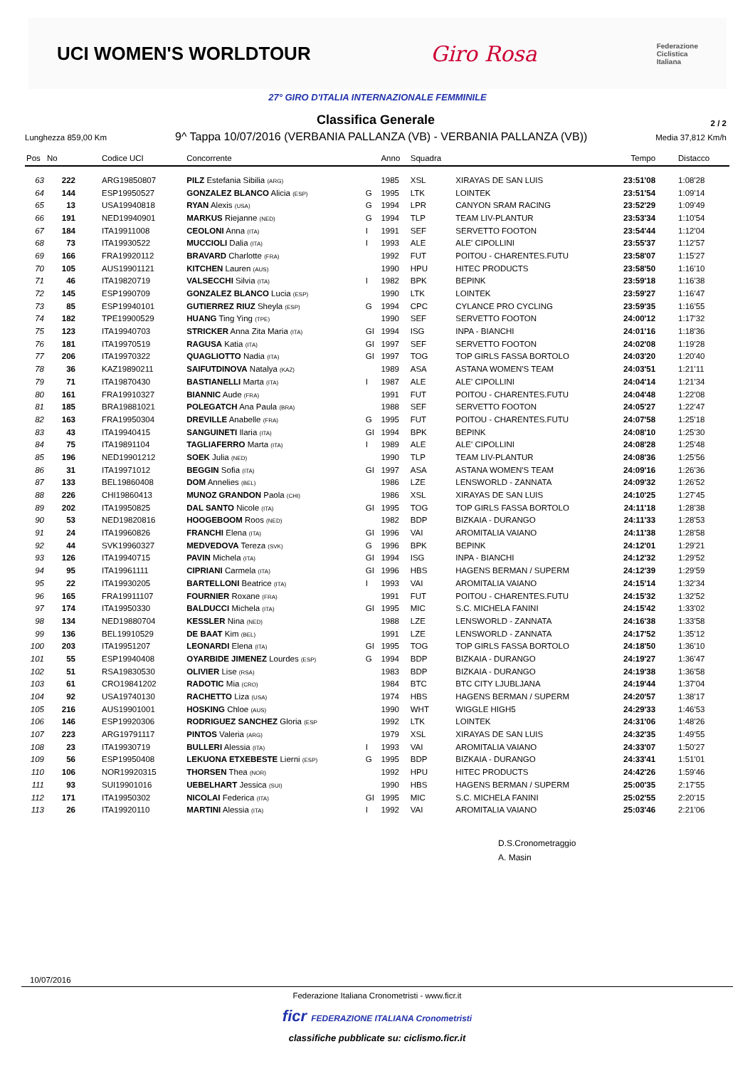UCI WOMEN'S WORLDTOUR Giro Rosa Federazione
Ciclistica
Italiana
27° GIRO D'ITALIA INTERNAZIONALE FEMMINILE
Classifica Generale
2 / 2
Lunghezza 859,00 Km 9^ Tappa 10/07/2016 (VERBANIA PALLANZA (VB) - VERBANIA PALLANZA (VB)) Media 37,812 Km/h
| Pos | No | Codice UCI | Concorrente | | Anno | Squadra | | Tempo | Distacco |
| --- | --- | --- | --- | --- | --- | --- | --- | --- | --- |
| 63 | 222 | ARG19850807 | PILZ Estefania Sibilia (ARG) | | 1985 | XSL | XIRAYAS DE SAN LUIS | 23:51'08 | 1:08'28 |
| 64 | 144 | ESP19950527 | GONZALEZ BLANCO Alicia (ESP) | G | 1995 | LTK | LOINTEK | 23:51'54 | 1:09'14 |
| 65 | 13 | USA19940818 | RYAN Alexis (USA) | G | 1994 | LPR | CANYON SRAM RACING | 23:52'29 | 1:09'49 |
| 66 | 191 | NED19940901 | MARKUS Riejanne (NED) | G | 1994 | TLP | TEAM LIV-PLANTUR | 23:53'34 | 1:10'54 |
| 67 | 184 | ITA19911008 | CEOLONI Anna (ITA) | I | 1991 | SEF | SERVETTO FOOTON | 23:54'44 | 1:12'04 |
| 68 | 73 | ITA19930522 | MUCCIOLI Dalia (ITA) | I | 1993 | ALE | ALE' CIPOLLINI | 23:55'37 | 1:12'57 |
| 69 | 166 | FRA19920112 | BRAVARD Charlotte (FRA) | | 1992 | FUT | POITOU - CHARENTES.FUTU | 23:58'07 | 1:15'27 |
| 70 | 105 | AUS19901121 | KITCHEN Lauren (AUS) | | 1990 | HPU | HITEC PRODUCTS | 23:58'50 | 1:16'10 |
| 71 | 46 | ITA19820719 | VALSECCHI Silvia (ITA) | I | 1982 | BPK | BEPINK | 23:59'18 | 1:16'38 |
| 72 | 145 | ESP1990709 | GONZALEZ BLANCO Lucia (ESP) | | 1990 | LTK | LOINTEK | 23:59'27 | 1:16'47 |
| 73 | 85 | ESP19940101 | GUTIERREZ RIUZ Sheyla (ESP) | G | 1994 | CPC | CYLANCE PRO CYCLING | 23:59'35 | 1:16'55 |
| 74 | 182 | TPE19900529 | HUANG Ting Ying (TPE) | | 1990 | SEF | SERVETTO FOOTON | 24:00'12 | 1:17'32 |
| 75 | 123 | ITA19940703 | STRICKER Anna Zita Maria (ITA) | GI | 1994 | ISG | INPA - BIANCHI | 24:01'16 | 1:18'36 |
| 76 | 181 | ITA19970519 | RAGUSA Katia (ITA) | GI | 1997 | SEF | SERVETTO FOOTON | 24:02'08 | 1:19'28 |
| 77 | 206 | ITA19970322 | QUAGLIOTTO Nadia (ITA) | GI | 1997 | TOG | TOP GIRLS FASSA BORTOLO | 24:03'20 | 1:20'40 |
| 78 | 36 | KAZ19890211 | SAIFUTDINOVA Natalya (KAZ) | | 1989 | ASA | ASTANA WOMEN'S TEAM | 24:03'51 | 1:21'11 |
| 79 | 71 | ITA19870430 | BASTIANELLI Marta (ITA) | I | 1987 | ALE | ALE' CIPOLLINI | 24:04'14 | 1:21'34 |
| 80 | 161 | FRA19910327 | BIANNIC Aude (FRA) | | 1991 | FUT | POITOU - CHARENTES.FUTU | 24:04'48 | 1:22'08 |
| 81 | 185 | BRA19881021 | POLEGATCH Ana Paula (BRA) | | 1988 | SEF | SERVETTO FOOTON | 24:05'27 | 1:22'47 |
| 82 | 163 | FRA19950304 | DREVILLE Anabelle (FRA) | G | 1995 | FUT | POITOU - CHARENTES.FUTU | 24:07'58 | 1:25'18 |
| 83 | 43 | ITA19940415 | SANGUINETI Ilaria (ITA) | GI | 1994 | BPK | BEPINK | 24:08'10 | 1:25'30 |
| 84 | 75 | ITA19891104 | TAGLIAFERRO Marta (ITA) | I | 1989 | ALE | ALE' CIPOLLINI | 24:08'28 | 1:25'48 |
| 85 | 196 | NED19901212 | SOEK Julia (NED) | | 1990 | TLP | TEAM LIV-PLANTUR | 24:08'36 | 1:25'56 |
| 86 | 31 | ITA19971012 | BEGGIN Sofia (ITA) | GI | 1997 | ASA | ASTANA WOMEN'S TEAM | 24:09'16 | 1:26'36 |
| 87 | 133 | BEL19860408 | DOM Annelies (BEL) | | 1986 | LZE | LENSWORLD - ZANNATA | 24:09'32 | 1:26'52 |
| 88 | 226 | CHI19860413 | MUNOZ GRANDON Paola (CHI) | | 1986 | XSL | XIRAYAS DE SAN LUIS | 24:10'25 | 1:27'45 |
| 89 | 202 | ITA19950825 | DAL SANTO Nicole (ITA) | GI | 1995 | TOG | TOP GIRLS FASSA BORTOLO | 24:11'18 | 1:28'38 |
| 90 | 53 | NED19820816 | HOOGEBOOM Roos (NED) | | 1982 | BDP | BIZKAIA - DURANGO | 24:11'33 | 1:28'53 |
| 91 | 24 | ITA19960826 | FRANCHI Elena (ITA) | GI | 1996 | VAI | AROMITALIA VAIANO | 24:11'38 | 1:28'58 |
| 92 | 44 | SVK19960327 | MEDVEDOVA Tereza (SVK) | G | 1996 | BPK | BEPINK | 24:12'01 | 1:29'21 |
| 93 | 126 | ITA19940715 | PAVIN Michela (ITA) | GI | 1994 | ISG | INPA - BIANCHI | 24:12'32 | 1:29'52 |
| 94 | 95 | ITA19961111 | CIPRIANI Carmela (ITA) | GI | 1996 | HBS | HAGENS BERMAN / SUPERM | 24:12'39 | 1:29'59 |
| 95 | 22 | ITA19930205 | BARTELLONI Beatrice (ITA) | I | 1993 | VAI | AROMITALIA VAIANO | 24:15'14 | 1:32'34 |
| 96 | 165 | FRA19911107 | FOURNIER Roxane (FRA) | | 1991 | FUT | POITOU - CHARENTES.FUTU | 24:15'32 | 1:32'52 |
| 97 | 174 | ITA19950330 | BALDUCCI Michela (ITA) | GI | 1995 | MIC | S.C. MICHELA FANINI | 24:15'42 | 1:33'02 |
| 98 | 134 | NED19880704 | KESSLER Nina (NED) | | 1988 | LZE | LENSWORLD - ZANNATA | 24:16'38 | 1:33'58 |
| 99 | 136 | BEL19910529 | DE BAAT Kim (BEL) | | 1991 | LZE | LENSWORLD - ZANNATA | 24:17'52 | 1:35'12 |
| 100 | 203 | ITA19951207 | LEONARDI Elena (ITA) | GI | 1995 | TOG | TOP GIRLS FASSA BORTOLO | 24:18'50 | 1:36'10 |
| 101 | 55 | ESP19940408 | OYARBIDE JIMENEZ Lourdes (ESP) | G | 1994 | BDP | BIZKAIA - DURANGO | 24:19'27 | 1:36'47 |
| 102 | 51 | RSA19830530 | OLIVIER Lise (RSA) | | 1983 | BDP | BIZKAIA - DURANGO | 24:19'38 | 1:36'58 |
| 103 | 61 | CRO19841202 | RADOTIC Mia (CRO) | | 1984 | BTC | BTC CITY LJUBLJANA | 24:19'44 | 1:37'04 |
| 104 | 92 | USA19740130 | RACHETTO Liza (USA) | | 1974 | HBS | HAGENS BERMAN / SUPERM | 24:20'57 | 1:38'17 |
| 105 | 216 | AUS19901001 | HOSKING Chloe (AUS) | | 1990 | WHT | WIGGLE HIGH5 | 24:29'33 | 1:46'53 |
| 106 | 146 | ESP19920306 | RODRIGUEZ SANCHEZ Gloria (ESP | | 1992 | LTK | LOINTEK | 24:31'06 | 1:48'26 |
| 107 | 223 | ARG19791117 | PINTOS Valeria (ARG) | | 1979 | XSL | XIRAYAS DE SAN LUIS | 24:32'35 | 1:49'55 |
| 108 | 23 | ITA19930719 | BULLERI Alessia (ITA) | I | 1993 | VAI | AROMITALIA VAIANO | 24:33'07 | 1:50'27 |
| 109 | 56 | ESP19950408 | LEKUONA ETXEBESTE Lierni (ESP) | G | 1995 | BDP | BIZKAIA - DURANGO | 24:33'41 | 1:51'01 |
| 110 | 106 | NOR19920315 | THORSEN Thea (NOR) | | 1992 | HPU | HITEC PRODUCTS | 24:42'26 | 1:59'46 |
| 111 | 93 | SUI19901016 | UEBELHART Jessica (SUI) | | 1990 | HBS | HAGENS BERMAN / SUPERM | 25:00'35 | 2:17'55 |
| 112 | 171 | ITA19950302 | NICOLAI Federica (ITA) | GI | 1995 | MIC | S.C. MICHELA FANINI | 25:02'55 | 2:20'15 |
| 113 | 26 | ITA19920110 | MARTINI Alessia (ITA) | I | 1992 | VAI | AROMITALIA VAIANO | 25:03'46 | 2:21'06 |
D.S.Cronometraggio
A. Masin
10/07/2016
Federazione Italiana Cronometristi - www.ficr.it
ficr FEDERAZIONE ITALIANA Cronometristi
classifiche pubblicate su: ciclismo.ficr.it